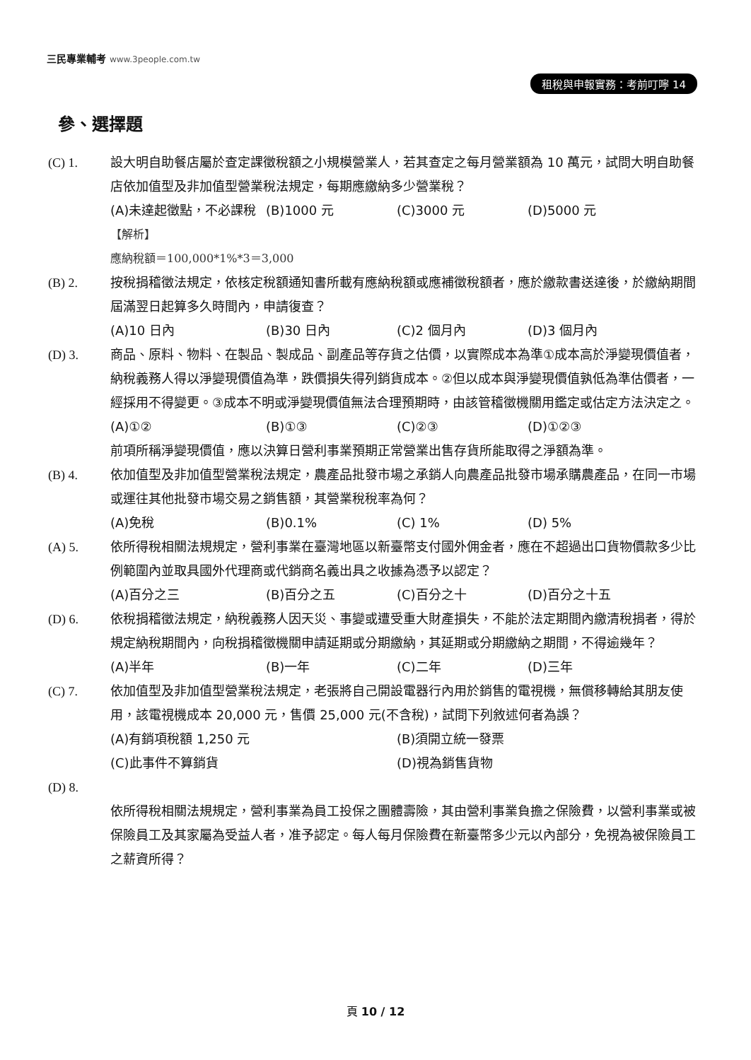三民專業輔考 www.3people.com.tw
租稅與申報實務：考前叮嚀 14
參、選擇題
(C) 1. 設大明自助餐店屬於查定課徵稅額之小規模營業人，若其查定之每月營業額為 10 萬元，試問大明自助餐店依加值型及非加值型營業稅法規定，每期應繳納多少營業稅？
(A)未達起徵點，不必課稅 (B)1000 元 (C)3000 元 (D)5000 元
【解析】
應納稅額＝100,000*1%*3＝3,000
(B) 2. 按稅捐稽徵法規定，依核定稅額通知書所載有應納稅額或應補徵稅額者，應於繳款書送達後，於繳納期間屆滿翌日起算多久時間內，申請復查？
(A)10 日內 (B)30 日內 (C)2 個月內 (D)3 個月內
(D) 3. 商品、原料、物料、在製品、製成品、副產品等存貨之估價，以實際成本為準①成本高於淨變現價值者，納稅義務人得以淨變現價值為準，跌價損失得列銷貨成本。②但以成本與淨變現價值孰低為準估價者，一經採用不得變更。③成本不明或淨變現價值無法合理預期時，由該管稽徵機關用鑑定或估定方法決定之。
(A)①② (B)①③ (C)②③ (D)①②③
前項所稱淨變現價值，應以決算日營利事業預期正常營業出售存貨所能取得之淨額為準。
(B) 4. 依加值型及非加值型營業稅法規定，農產品批發市場之承銷人向農產品批發市場承購農產品，在同一市場或運往其他批發市場交易之銷售額，其營業稅稅率為何？
(A)免稅 (B)0.1% (C) 1% (D) 5%
(A) 5. 依所得稅相關法規規定，營利事業在臺灣地區以新臺幣支付國外佣金者，應在不超過出口貨物價款多少比例範圍內並取具國外代理商或代銷商名義出具之收據為憑予以認定？
(A)百分之三 (B)百分之五 (C)百分之十 (D)百分之十五
(D) 6. 依稅捐稽徵法規定，納稅義務人因天災、事變或遭受重大財產損失，不能於法定期間內繳清稅捐者，得於規定納稅期間內，向稅捐稽徵機關申請延期或分期繳納，其延期或分期繳納之期間，不得逾幾年？
(A)半年 (B)一年 (C)二年 (D)三年
(C) 7. 依加值型及非加值型營業稅法規定，老張將自己開設電器行內用於銷售的電視機，無償移轉給其朋友使用，該電視機成本 20,000 元，售價 25,000 元(不含稅)，試問下列敘述何者為誤？
(A)有銷項稅額 1,250 元 (B)須開立統一發票 (C)此事件不算銷貨 (D)視為銷售貨物
(D) 8.
依所得稅相關法規規定，營利事業為員工投保之團體壽險，其由營利事業負擔之保險費，以營利事業或被保險員工及其家屬為受益人者，准予認定。每人每月保險費在新臺幣多少元以內部分，免視為被保險員工之薪資所得？
頁 10 / 12